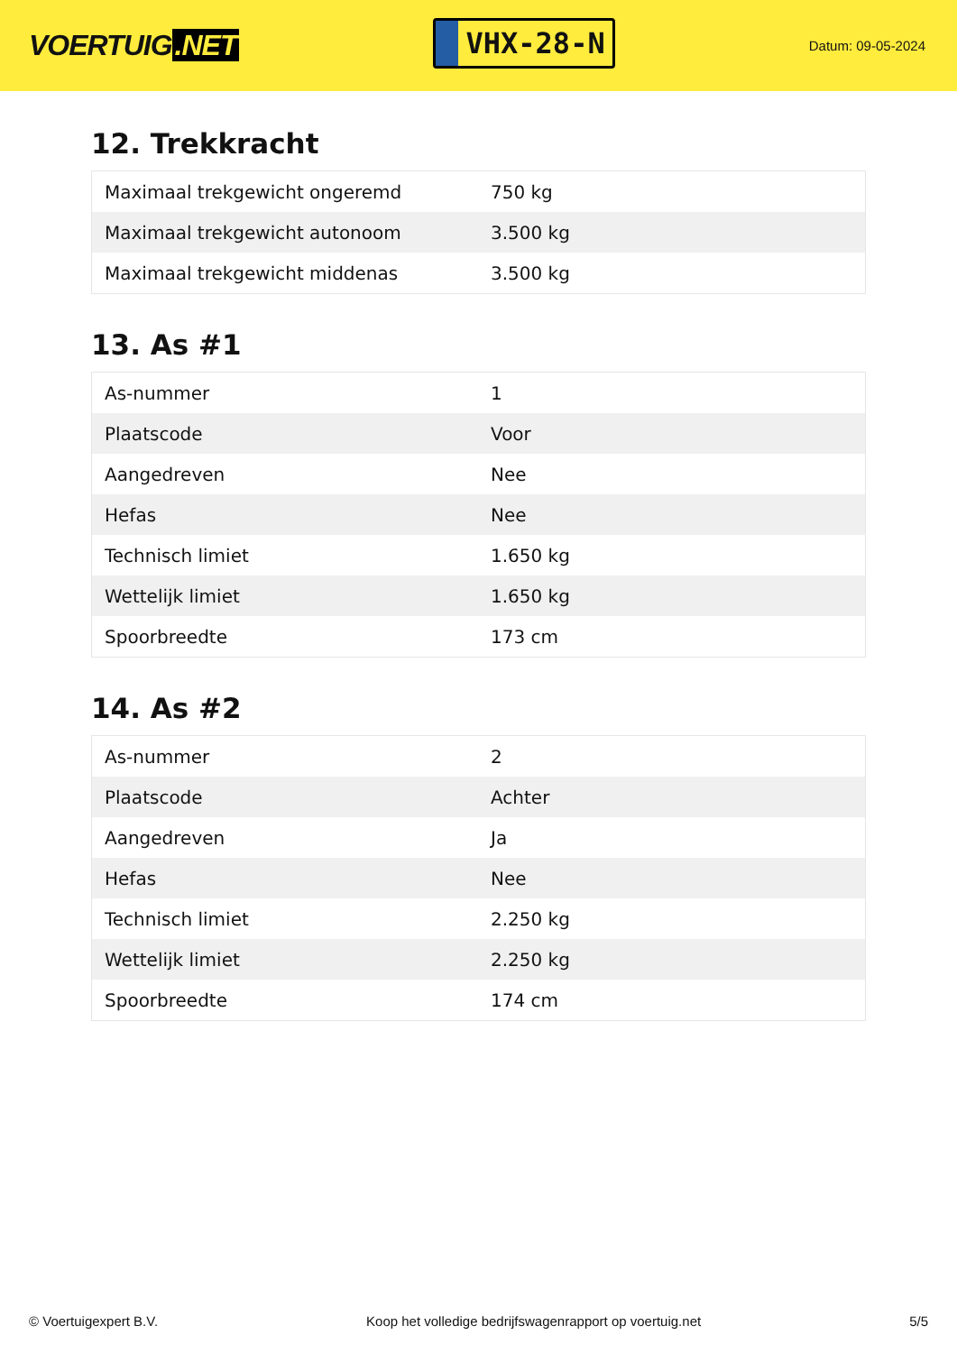VOERTUIG.NET
VHX-28-N
Datum: 09-05-2024
12. Trekkracht
| Maximaal trekgewicht ongeremd | 750 kg |
| Maximaal trekgewicht autonoom | 3.500 kg |
| Maximaal trekgewicht middenas | 3.500 kg |
13. As #1
| As-nummer | 1 |
| Plaatscode | Voor |
| Aangedreven | Nee |
| Hefas | Nee |
| Technisch limiet | 1.650 kg |
| Wettelijk limiet | 1.650 kg |
| Spoorbreedte | 173 cm |
14. As #2
| As-nummer | 2 |
| Plaatscode | Achter |
| Aangedreven | Ja |
| Hefas | Nee |
| Technisch limiet | 2.250 kg |
| Wettelijk limiet | 2.250 kg |
| Spoorbreedte | 174 cm |
© Voertuigexpert B.V. Koop het volledige bedrijfswagenrapport op voertuig.net 5/5